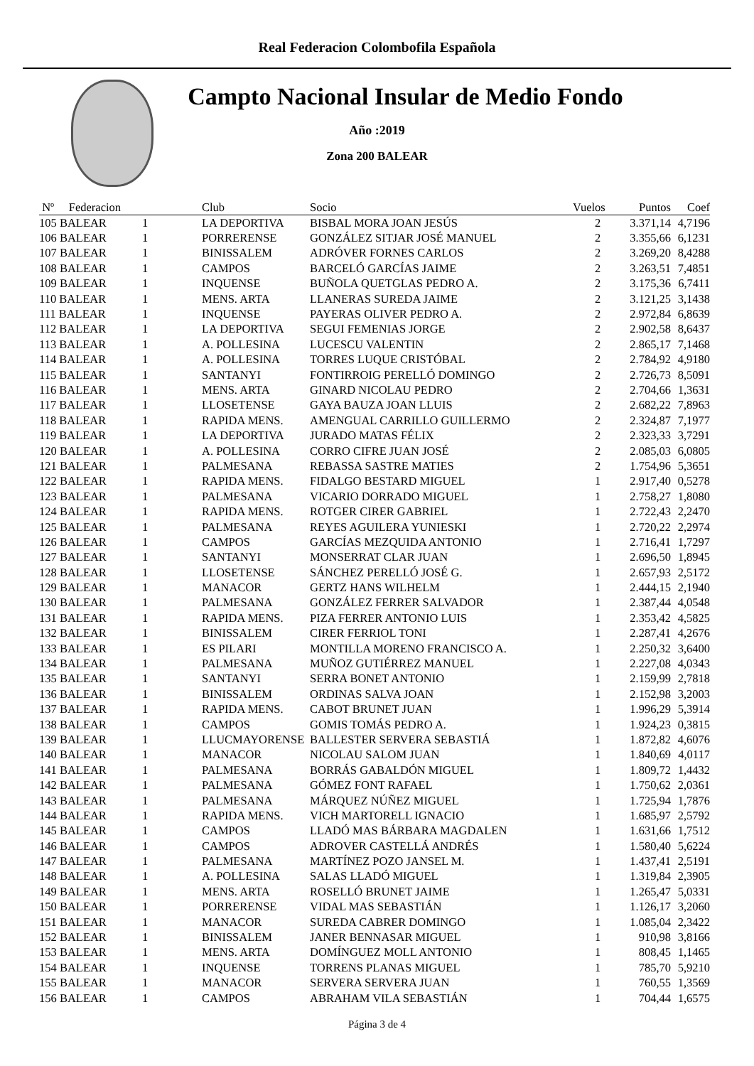Real Federacion Colombofila Española
Campto Nacional Insular de Medio Fondo
Año :2019
Zona 200 BALEAR
| Nº Federacion | | Club | Socio | Vuelos | Puntos | Coef |
| --- | --- | --- | --- | --- | --- | --- |
| 105 BALEAR | 1 | LA DEPORTIVA | BISBAL MORA JOAN JESÚS | 2 | 3.371,14 | 4,7196 |
| 106 BALEAR | 1 | PORRERENSE | GONZÁLEZ SITJAR JOSÉ MANUEL | 2 | 3.355,66 | 6,1231 |
| 107 BALEAR | 1 | BINISSALEM | ADRÓVER FORNES CARLOS | 2 | 3.269,20 | 8,4288 |
| 108 BALEAR | 1 | CAMPOS | BARCELÓ GARCÍAS JAIME | 2 | 3.263,51 | 7,4851 |
| 109 BALEAR | 1 | INQUENSE | BUÑOLA QUETGLAS PEDRO A. | 2 | 3.175,36 | 6,7411 |
| 110 BALEAR | 1 | MENS. ARTA | LLANERAS SUREDA JAIME | 2 | 3.121,25 | 3,1438 |
| 111 BALEAR | 1 | INQUENSE | PAYERAS OLIVER PEDRO A. | 2 | 2.972,84 | 6,8639 |
| 112 BALEAR | 1 | LA DEPORTIVA | SEGUI FEMENIAS JORGE | 2 | 2.902,58 | 8,6437 |
| 113 BALEAR | 1 | A. POLLESINA | LUCESCU VALENTIN | 2 | 2.865,17 | 7,1468 |
| 114 BALEAR | 1 | A. POLLESINA | TORRES LUQUE CRISTÓBAL | 2 | 2.784,92 | 4,9180 |
| 115 BALEAR | 1 | SANTANYI | FONTIRROIG PERELLÓ DOMINGO | 2 | 2.726,73 | 8,5091 |
| 116 BALEAR | 1 | MENS. ARTA | GINARD NICOLAU PEDRO | 2 | 2.704,66 | 1,3631 |
| 117 BALEAR | 1 | LLOSETENSE | GAYA BAUZA JOAN LLUIS | 2 | 2.682,22 | 7,8963 |
| 118 BALEAR | 1 | RAPIDA MENS. | AMENGUAL CARRILLO GUILLERMO | 2 | 2.324,87 | 7,1977 |
| 119 BALEAR | 1 | LA DEPORTIVA | JURADO MATAS FÉLIX | 2 | 2.323,33 | 3,7291 |
| 120 BALEAR | 1 | A. POLLESINA | CORRO CIFRE JUAN JOSÉ | 2 | 2.085,03 | 6,0805 |
| 121 BALEAR | 1 | PALMESANA | REBASSA SASTRE MATIES | 2 | 1.754,96 | 5,3651 |
| 122 BALEAR | 1 | RAPIDA MENS. | FIDALGO BESTARD MIGUEL | 1 | 2.917,40 | 0,5278 |
| 123 BALEAR | 1 | PALMESANA | VICARIO DORRADO MIGUEL | 1 | 2.758,27 | 1,8080 |
| 124 BALEAR | 1 | RAPIDA MENS. | ROTGER CIRER GABRIEL | 1 | 2.722,43 | 2,2470 |
| 125 BALEAR | 1 | PALMESANA | REYES AGUILERA YUNIESKI | 1 | 2.720,22 | 2,2974 |
| 126 BALEAR | 1 | CAMPOS | GARCÍAS MEZQUIDA ANTONIO | 1 | 2.716,41 | 1,7297 |
| 127 BALEAR | 1 | SANTANYI | MONSERRAT CLAR JUAN | 1 | 2.696,50 | 1,8945 |
| 128 BALEAR | 1 | LLOSETENSE | SÁNCHEZ PERELLÓ JOSÉ G. | 1 | 2.657,93 | 2,5172 |
| 129 BALEAR | 1 | MANACOR | GERTZ HANS WILHELM | 1 | 2.444,15 | 2,1940 |
| 130 BALEAR | 1 | PALMESANA | GONZÁLEZ FERRER SALVADOR | 1 | 2.387,44 | 4,0548 |
| 131 BALEAR | 1 | RAPIDA MENS. | PIZA FERRER ANTONIO LUIS | 1 | 2.353,42 | 4,5825 |
| 132 BALEAR | 1 | BINISSALEM | CIRER FERRIOL TONI | 1 | 2.287,41 | 4,2676 |
| 133 BALEAR | 1 | ES PILARI | MONTILLA MORENO FRANCISCO A. | 1 | 2.250,32 | 3,6400 |
| 134 BALEAR | 1 | PALMESANA | MUÑOZ GUTIÉRREZ MANUEL | 1 | 2.227,08 | 4,0343 |
| 135 BALEAR | 1 | SANTANYI | SERRA BONET ANTONIO | 1 | 2.159,99 | 2,7818 |
| 136 BALEAR | 1 | BINISSALEM | ORDINAS SALVA JOAN | 1 | 2.152,98 | 3,2003 |
| 137 BALEAR | 1 | RAPIDA MENS. | CABOT BRUNET JUAN | 1 | 1.996,29 | 5,3914 |
| 138 BALEAR | 1 | CAMPOS | GOMIS TOMÁS PEDRO A. | 1 | 1.924,23 | 0,3815 |
| 139 BALEAR | 1 | LLUCMAYORENSE | BALLESTER SERVERA SEBASTIÁ | 1 | 1.872,82 | 4,6076 |
| 140 BALEAR | 1 | MANACOR | NICOLAU SALOM JUAN | 1 | 1.840,69 | 4,0117 |
| 141 BALEAR | 1 | PALMESANA | BORRÁS GABALDÓN MIGUEL | 1 | 1.809,72 | 1,4432 |
| 142 BALEAR | 1 | PALMESANA | GÓMEZ FONT RAFAEL | 1 | 1.750,62 | 2,0361 |
| 143 BALEAR | 1 | PALMESANA | MÁRQUEZ NÚÑEZ MIGUEL | 1 | 1.725,94 | 1,7876 |
| 144 BALEAR | 1 | RAPIDA MENS. | VICH MARTORELL IGNACIO | 1 | 1.685,97 | 2,5792 |
| 145 BALEAR | 1 | CAMPOS | LLADÓ MAS BÁRBARA MAGDALEN | 1 | 1.631,66 | 1,7512 |
| 146 BALEAR | 1 | CAMPOS | ADROVER CASTELLÁ ANDRÉS | 1 | 1.580,40 | 5,6224 |
| 147 BALEAR | 1 | PALMESANA | MARTÍNEZ POZO JANSEL M. | 1 | 1.437,41 | 2,5191 |
| 148 BALEAR | 1 | A. POLLESINA | SALAS LLADÓ MIGUEL | 1 | 1.319,84 | 2,3905 |
| 149 BALEAR | 1 | MENS. ARTA | ROSELLÓ BRUNET JAIME | 1 | 1.265,47 | 5,0331 |
| 150 BALEAR | 1 | PORRERENSE | VIDAL MAS SEBASTIÁN | 1 | 1.126,17 | 3,2060 |
| 151 BALEAR | 1 | MANACOR | SUREDA CABRER DOMINGO | 1 | 1.085,04 | 2,3422 |
| 152 BALEAR | 1 | BINISSALEM | JANER BENNASAR MIGUEL | 1 | 910,98 | 3,8166 |
| 153 BALEAR | 1 | MENS. ARTA | DOMÍNGUEZ MOLL ANTONIO | 1 | 808,45 | 1,1465 |
| 154 BALEAR | 1 | INQUENSE | TORRENS PLANAS MIGUEL | 1 | 785,70 | 5,9210 |
| 155 BALEAR | 1 | MANACOR | SERVERA SERVERA JUAN | 1 | 760,55 | 1,3569 |
| 156 BALEAR | 1 | CAMPOS | ABRAHAM VILA SEBASTIÁN | 1 | 704,44 | 1,6575 |
Página 3 de 4